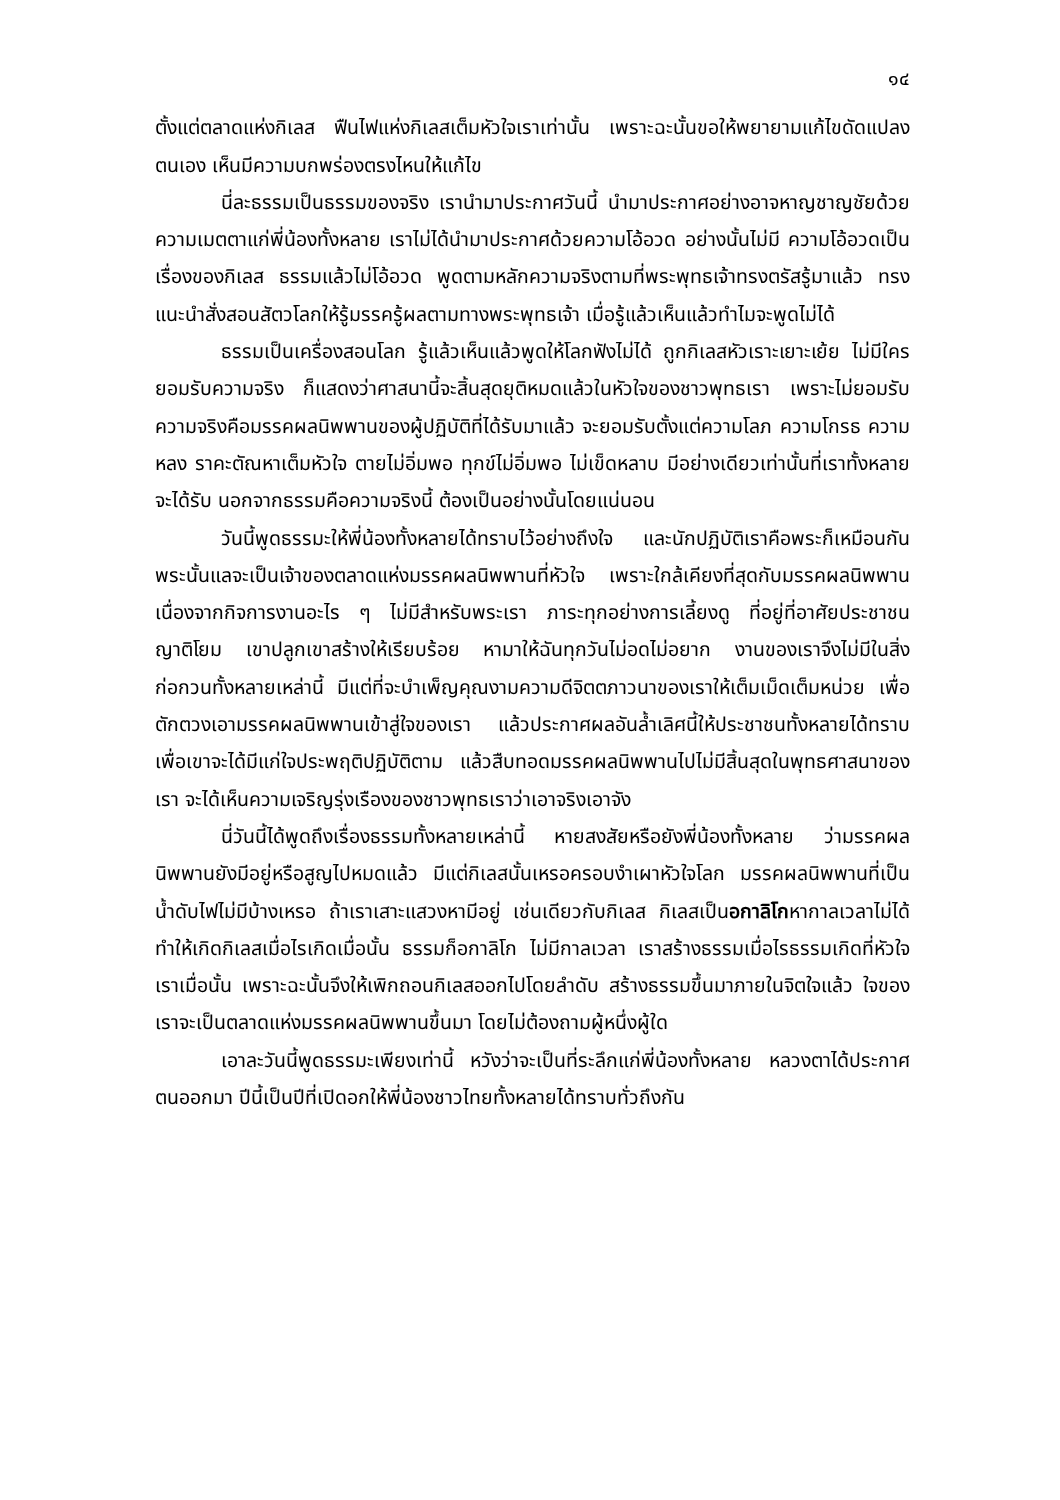๑๔
ตั้งแต่ตลาดแห่งกิเลส ฟืนไฟแห่งกิเลสเต็มหัวใจเราเท่านั้น เพราะฉะนั้นขอให้พยายามแก้ไขดัดแปลงตนเอง เห็นมีความบกพร่องตรงไหนให้แก้ไข
นี่ละธรรมเป็นธรรมของจริง เรานำมาประกาศวันนี้ นำมาประกาศอย่างอาจหาญชาญชัยด้วยความเมตตาแก่พี่น้องทั้งหลาย เราไม่ได้นำมาประกาศด้วยความโอ้อวด อย่างนั้นไม่มี ความโอ้อวดเป็นเรื่องของกิเลส ธรรมแล้วไม่โอ้อวด พูดตามหลักความจริงตามที่พระพุทธเจ้าทรงตรัสรู้มาแล้ว ทรงแนะนำสั่งสอนสัตวโลกให้รู้มรรครู้ผลตามทางพระพุทธเจ้า เมื่อรู้แล้วเห็นแล้วทำไมจะพูดไม่ได้
ธรรมเป็นเครื่องสอนโลก รู้แล้วเห็นแล้วพูดให้โลกฟังไม่ได้ ถูกกิเลสหัวเราะเยาะเย้ย ไม่มีใครยอมรับความจริง ก็แสดงว่าศาสนานี้จะสิ้นสุดยุติหมดแล้วในหัวใจของชาวพุทธเรา เพราะไม่ยอมรับความจริงคือมรรคผลนิพพานของผู้ปฏิบัติที่ได้รับมาแล้ว จะยอมรับตั้งแต่ความโลภ ความโกรธ ความหลง ราคะตัณหาเต็มหัวใจ ตายไม่อิ่มพอ ทุกข์ไม่อิ่มพอ ไม่เข็ดหลาบ มีอย่างเดียวเท่านั้นที่เราทั้งหลายจะได้รับ นอกจากธรรมคือความจริงนี้ ต้องเป็นอย่างนั้นโดยแน่นอน
วันนี้พูดธรรมะให้พี่น้องทั้งหลายได้ทราบไว้อย่างถึงใจ และนักปฏิบัติเราคือพระก็เหมือนกัน พระนั้นแลจะเป็นเจ้าของตลาดแห่งมรรคผลนิพพานที่หัวใจ เพราะใกล้เคียงที่สุดกับมรรคผลนิพพาน เนื่องจากกิจการงานอะไร ๆ ไม่มีสำหรับพระเรา ภาระทุกอย่างการเลี้ยงดู ที่อยู่ที่อาศัยประชาชนญาติโยม เขาปลูกเขาสร้างให้เรียบร้อย หามาให้ฉันทุกวันไม่อดไม่อยาก งานของเราจึงไม่มีในสิ่งก่อกวนทั้งหลายเหล่านี้ มีแต่ที่จะบำเพ็ญคุณงามความดีจิตตภาวนาของเราให้เต็มเม็ดเต็มหน่วย เพื่อตักตวงเอามรรคผลนิพพานเข้าสู่ใจของเรา แล้วประกาศผลอันล้ำเลิศนี้ให้ประชาชนทั้งหลายได้ทราบ เพื่อเขาจะได้มีแก่ใจประพฤติปฏิบัติตาม แล้วสืบทอดมรรคผลนิพพานไปไม่มีสิ้นสุดในพุทธศาสนาของเรา จะได้เห็นความเจริญรุ่งเรืองของชาวพุทธเราว่าเอาจริงเอาจัง
นี่วันนี้ได้พูดถึงเรื่องธรรมทั้งหลายเหล่านี้ หายสงสัยหรือยังพี่น้องทั้งหลาย ว่ามรรคผลนิพพานยังมีอยู่หรือสูญไปหมดแล้ว มีแต่กิเลสนั้นเหรอครอบงำเผาหัวใจโลก มรรคผลนิพพานที่เป็นน้ำดับไฟไม่มีบ้างเหรอ ถ้าเราเสาะแสวงหามีอยู่ เช่นเดียวกับกิเลส กิเลสเป็นอกาลิโกหากาลเวลาไม่ได้ ทำให้เกิดกิเลสเมื่อไรเกิดเมื่อนั้น ธรรมก็อกาลิโก ไม่มีกาลเวลา เราสร้างธรรมเมื่อไรธรรมเกิดที่หัวใจเราเมื่อนั้น เพราะฉะนั้นจึงให้เพิกถอนกิเลสออกไปโดยลำดับ สร้างธรรมขึ้นมาภายในจิตใจแล้ว ใจของเราจะเป็นตลาดแห่งมรรคผลนิพพานขึ้นมา โดยไม่ต้องถามผู้หนึ่งผู้ใด
เอาละวันนี้พูดธรรมะเพียงเท่านี้ หวังว่าจะเป็นที่ระลึกแก่พี่น้องทั้งหลาย หลวงตาได้ประกาศตนออกมา ปีนี้เป็นปีที่เปิดอกให้พี่น้องชาวไทยทั้งหลายได้ทราบทั่วถึงกัน